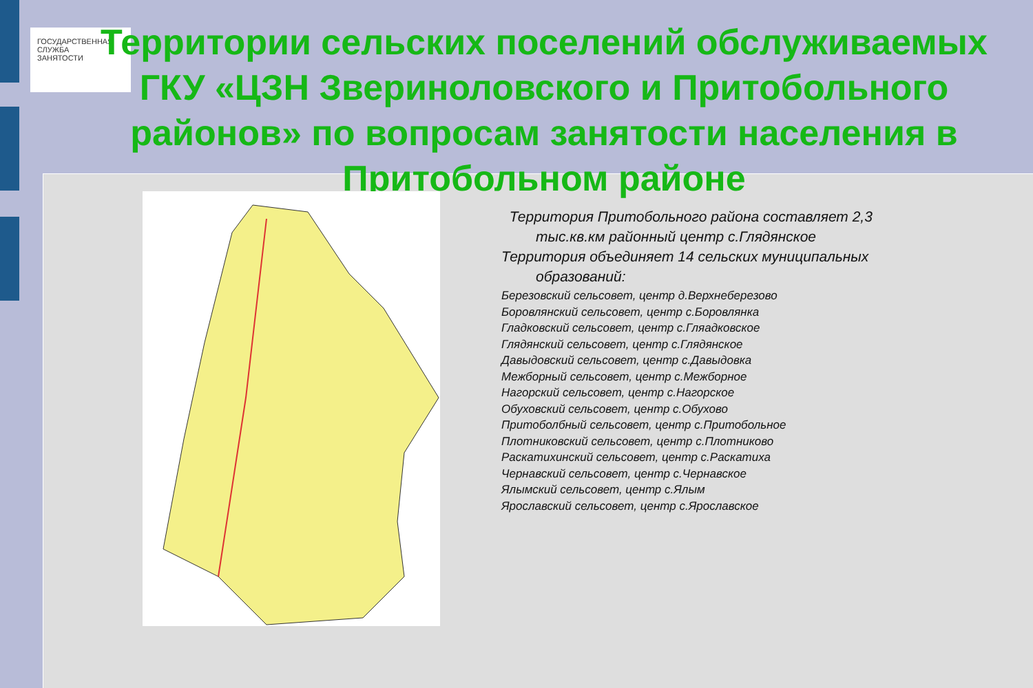ГОСУДАРСТВЕННАЯ
СЛУЖБА
ЗАНЯТОСТИ
Территории сельских поселений обслуживаемых ГКУ «ЦЗН Звериноловского и Притобольного районов» по вопросам занятости населения в Притобольном районе
Территория Притобольного района составляет 2,3
тыс.кв.км районный центр с.Глядянское
Территория объединяет 14 сельских муниципальных
образований:
Березовский сельсовет, центр д.Верхнеберезово
Боровлянский сельсовет, центр с.Боровлянка
Гладковский сельсовет, центр с.Гляадковское
Глядянский сельсовет, центр с.Глядянское
Давыдовский сельсовет, центр с.Давыдовка
Межборный сельсовет, центр с.Межборное
Нагорский сельсовет, центр с.Нагорское
Обуховский сельсовет, центр с.Обухово
Притоболбный сельсовет, центр с.Притобольное
Плотниковский сельсовет, центр с.Плотниково
Раскатихинский сельсовет, центр с.Раскатиха
Чернавский сельсовет, центр с.Чернавское
Ялымский сельсовет, центр с.Ялым
Ярославский сельсовет, центр с.Ярославское